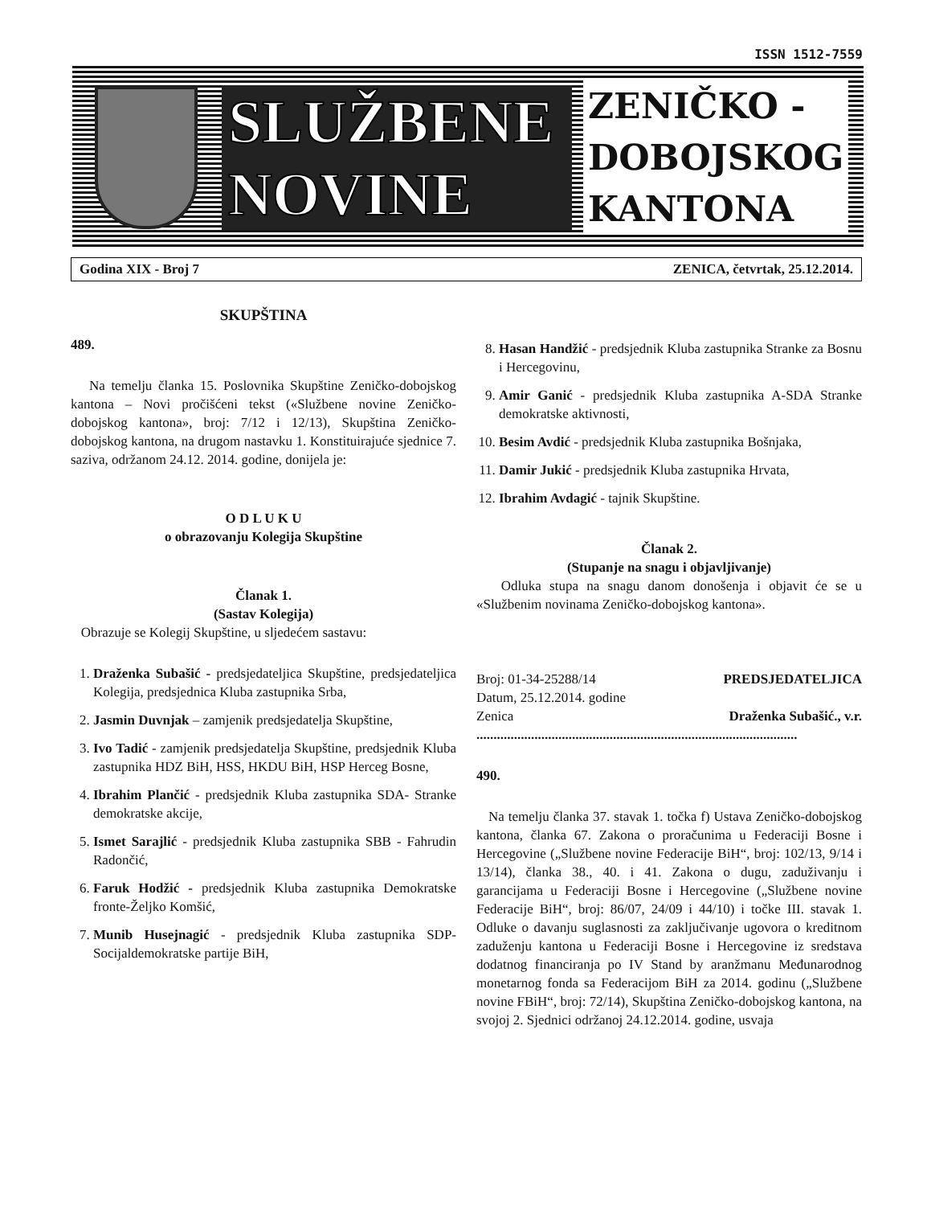ISSN 1512-7559
SLUŽBENE
NOVINE
ZENIČKO -
DOBOJSKOG
KANTONA
Godina XIX - Broj 7 ZENICA, četvrtak, 25.12.2014.
SKUPŠTINA
489.
Na temelju članka 15. Poslovnika Skupštine Zeničko-dobojskog kantona – Novi pročišćeni tekst («Službene novine Zeničko-dobojskog kantona», broj: 7/12 i 12/13), Skupština Zeničko-dobojskog kantona, na drugom nastavku 1. Konstituirajuće sjednice 7. saziva, održanom 24.12. 2014. godine, donijela je:
O D L U K U
o obrazovanju Kolegija Skupštine
Članak 1.
(Sastav Kolegija)
Obrazuje se Kolegij Skupštine, u sljedećem sastavu:
1. Draženka Subašić - predsjedateljica Skupštine, predsjedateljica Kolegija, predsjednica Kluba zastupnika Srba,
2. Jasmin Duvnjak – zamjenik predsjedatelja Skupštine,
3. Ivo Tadić - zamjenik predsjedatelja Skupštine, predsjednik Kluba zastupnika HDZ BiH, HSS, HKDU BiH, HSP Herceg Bosne,
4. Ibrahim Plančić - predsjednik Kluba zastupnika SDA- Stranke demokratske akcije,
5. Ismet Sarajlić - predsjednik Kluba zastupnika SBB - Fahrudin Radončić,
6. Faruk Hodžić - predsjednik Kluba zastupnika Demokratske fronte-Željko Komšić,
7. Munib Husejnagić - predsjednik Kluba zastupnika SDP- Socijaldemokratske partije BiH,
8. Hasan Handžić - predsjednik Kluba zastupnika Stranke za Bosnu i Hercegovinu,
9. Amir Ganić - predsjednik Kluba zastupnika A-SDA Stranke demokratske aktivnosti,
10. Besim Avdić - predsjednik Kluba zastupnika Bošnjaka,
11. Damir Jukić - predsjednik Kluba zastupnika Hrvata,
12. Ibrahim Avdagić - tajnik Skupštine.
Članak 2.
(Stupanje na snagu i objavljivanje)
Odluka stupa na snagu danom donošenja i objavit će se u «Službenim novinama Zeničko-dobojskog kantona».
Broj: 01-34-25288/14 PREDSJEDATELJICA
Datum, 25.12.2014. godine
Zenica Draženka Subašić., v.r.
..............................................................................................
490.
Na temelju članka 37. stavak 1. točka f) Ustava Zeničko-dobojskog kantona, članka 67. Zakona o proračunima u Federaciji Bosne i Hercegovine („Službene novine Federacije BiH“, broj: 102/13, 9/14 i 13/14), članka 38., 40. i 41. Zakona o dugu, zaduživanju i garancijama u Federaciji Bosne i Hercegovine („Službene novine Federacije BiH“, broj: 86/07, 24/09 i 44/10) i točke III. stavak 1. Odluke o davanju suglasnosti za zaključivanje ugovora o kreditnom zaduženju kantona u Federaciji Bosne i Hercegovine iz sredstava dodatnog financiranja po IV Stand by aranžmanu Međunarodnog monetarnog fonda sa Federacijom BiH za 2014. godinu („Službene novine FBiH“, broj: 72/14), Skupština Zeničko-dobojskog kantona, na svojoj 2. Sjednici održanoj 24.12.2014. godine, usvaja